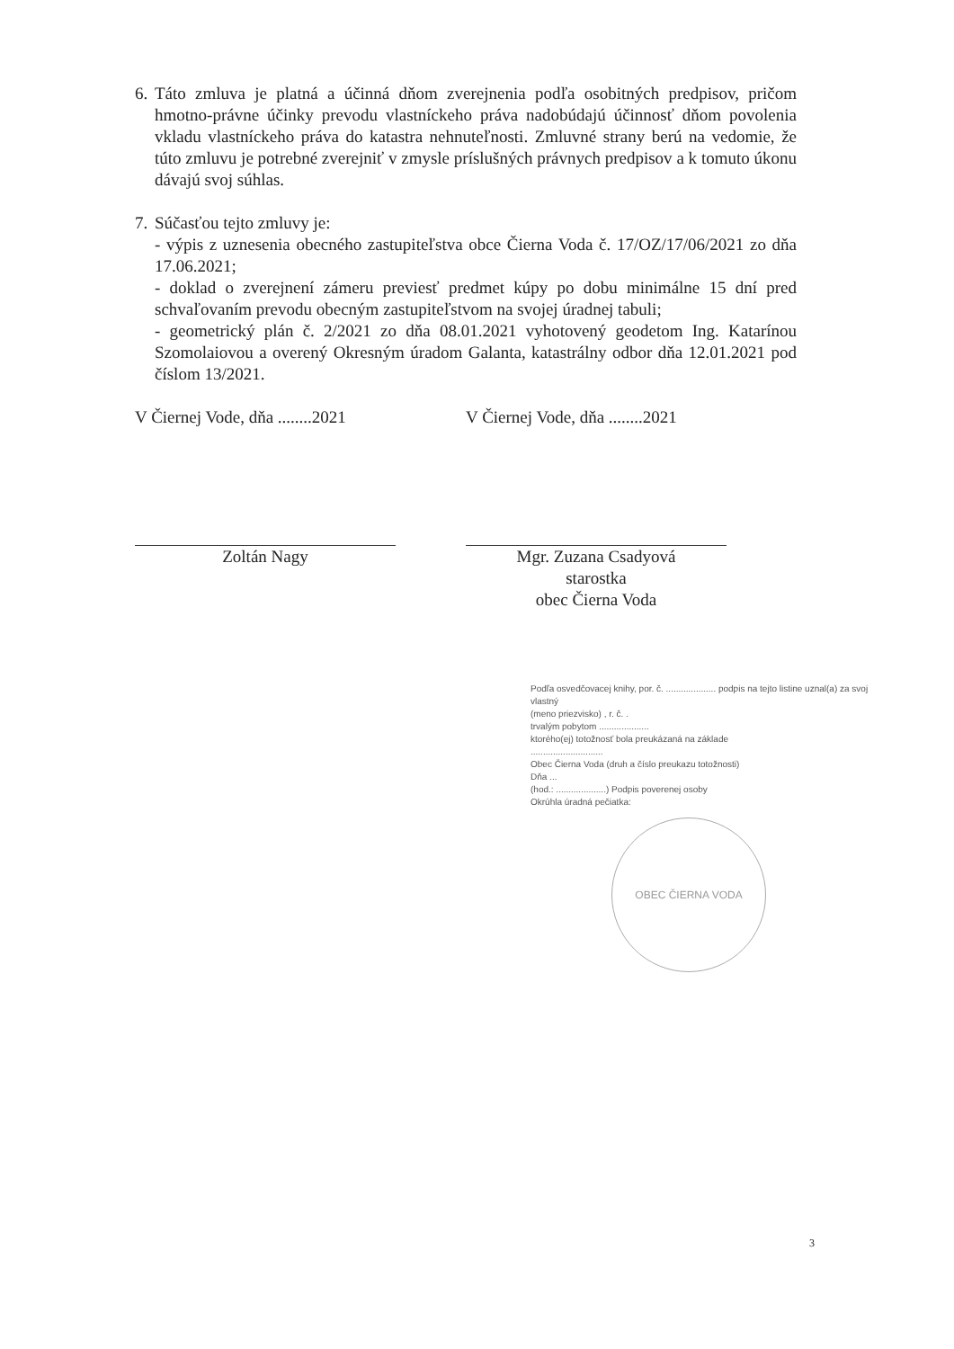6. Táto zmluva je platná a účinná dňom zverejnenia podľa osobitných predpisov, pričom hmotno-právne účinky prevodu vlastníckeho práva nadobúdajú účinnosť dňom povolenia vkladu vlastníckeho práva do katastra nehnuteľnosti. Zmluvné strany berú na vedomie, že túto zmluvu je potrebné zverejniť v zmysle príslušných právnych predpisov a k tomuto úkonu dávajú svoj súhlas.
7. Súčasťou tejto zmluvy je:
- výpis z uznesenia obecného zastupiteľstva obce Čierna Voda č. 17/OZ/17/06/2021 zo dňa 17.06.2021;
- doklad o zverejnení zámeru previesť predmet kúpy po dobu minimálne 15 dní pred schvaľovaním prevodu obecným zastupiteľstvom na svojej úradnej tabuli;
- geometrický plán č. 2/2021 zo dňa 08.01.2021 vyhotovený geodetom Ing. Katarínou Szomolaiovou a overený Okresným úradom Galanta, katastrálny odbor dňa 12.01.2021 pod číslom 13/2021.
V Čiernej Vode, dňa ........2021
Zoltán Nagy
V Čiernej Vode, dňa ........2021
Mgr. Zuzana Csadyová
starostka
obec Čierna Voda
Podľa osvedčovacej knihy, por. č. .................... podpis na tejto listine uznal(a) za svoj vlastný
(meno priezvisko) , r. č. .
trvalým pobytom ....................
ktorého(ej) totožnosť bola preukázaná na základe
.............................
Obec Čierna Voda (druh a číslo preukazu totožnosti)
Dňa ...
(hod.: ....................) Podpis poverenej osoby
Okrúhla úradná pečiatka:
OBEC ČIERNA VODA
3